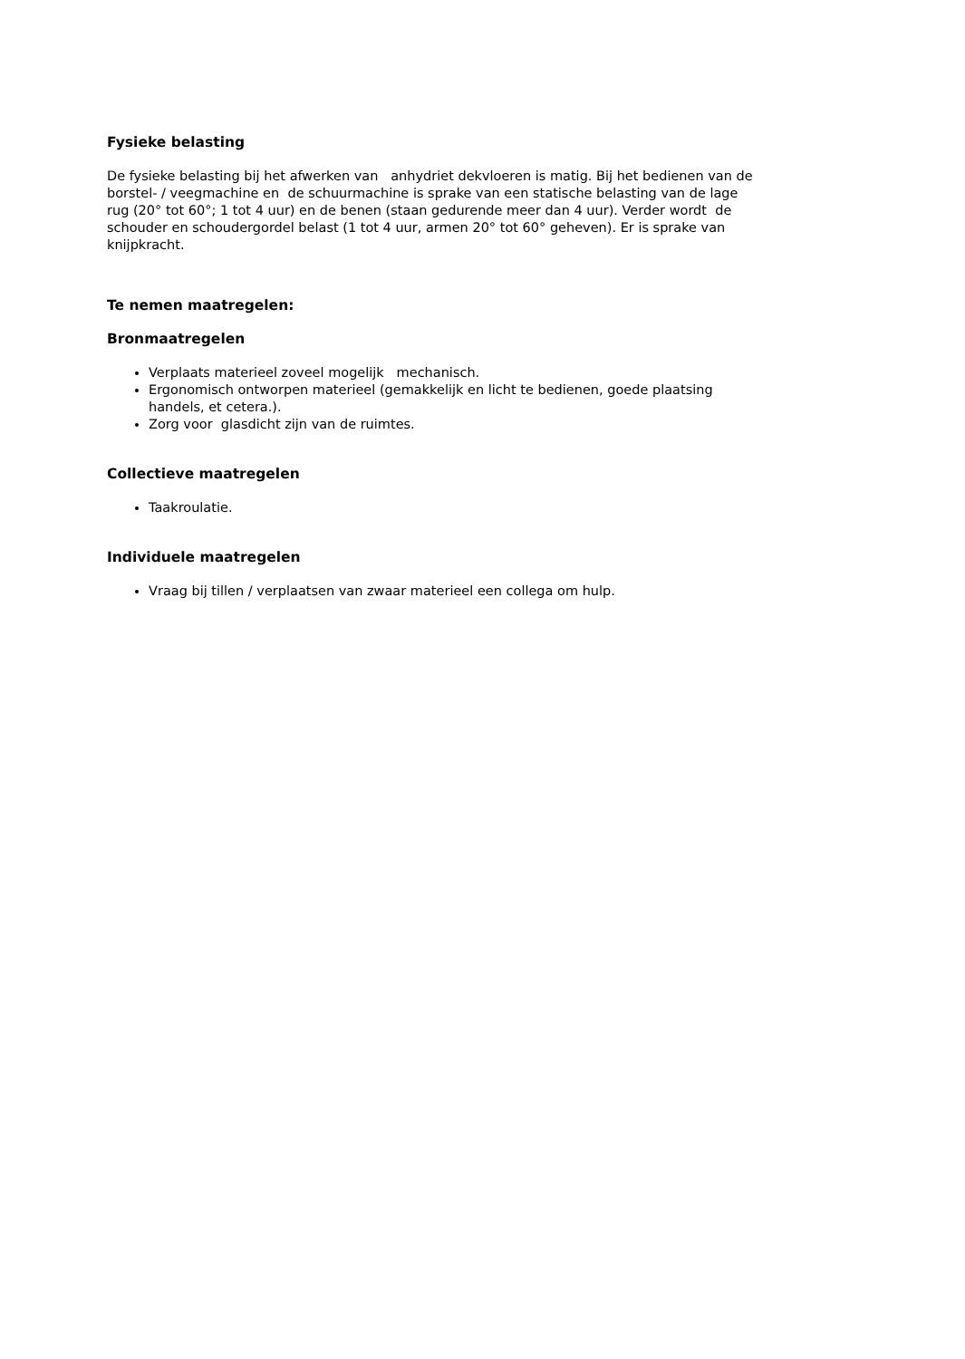Fysieke belasting
De fysieke belasting bij het afwerken van anhydriet dekvloeren is matig. Bij het bedienen van de borstel- / veegmachine en de schuurmachine is sprake van een statische belasting van de lage rug (20° tot 60°; 1 tot 4 uur) en de benen (staan gedurende meer dan 4 uur). Verder wordt de schouder en schoudergordel belast (1 tot 4 uur, armen 20° tot 60° geheven). Er is sprake van knijpkracht.
Te nemen maatregelen:
Bronmaatregelen
Verplaats materieel zoveel mogelijk mechanisch.
Ergonomisch ontworpen materieel (gemakkelijk en licht te bedienen, goede plaatsing handels, et cetera.).
Zorg voor glasdicht zijn van de ruimtes.
Collectieve maatregelen
Taakroulatie.
Individuele maatregelen
Vraag bij tillen / verplaatsen van zwaar materieel een collega om hulp.